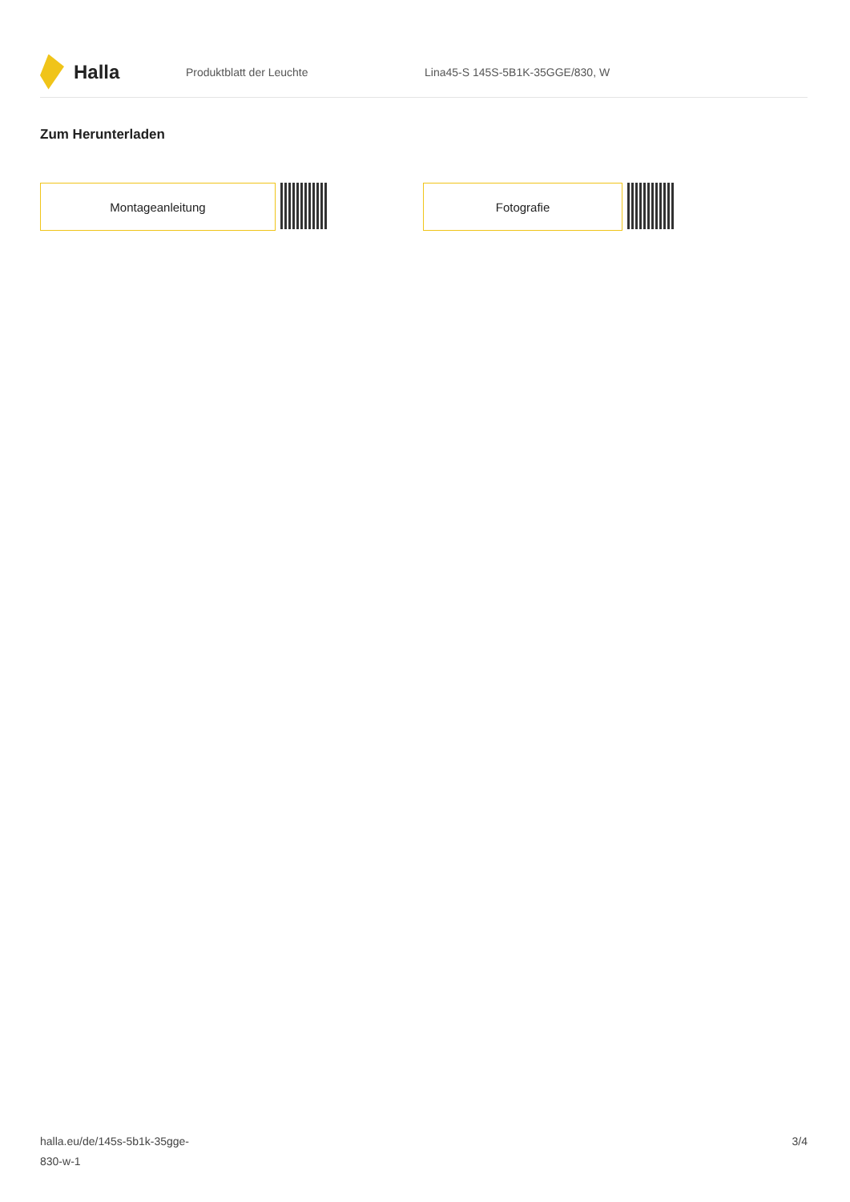Halla
Produktblatt der Leuchte
Lina45-S 145S-5B1K-35GGE/830, W
Zum Herunterladen
Montageanleitung Fotografie
halla.eu/de/145s-5b1k-35gge-
830-w-1
3/4